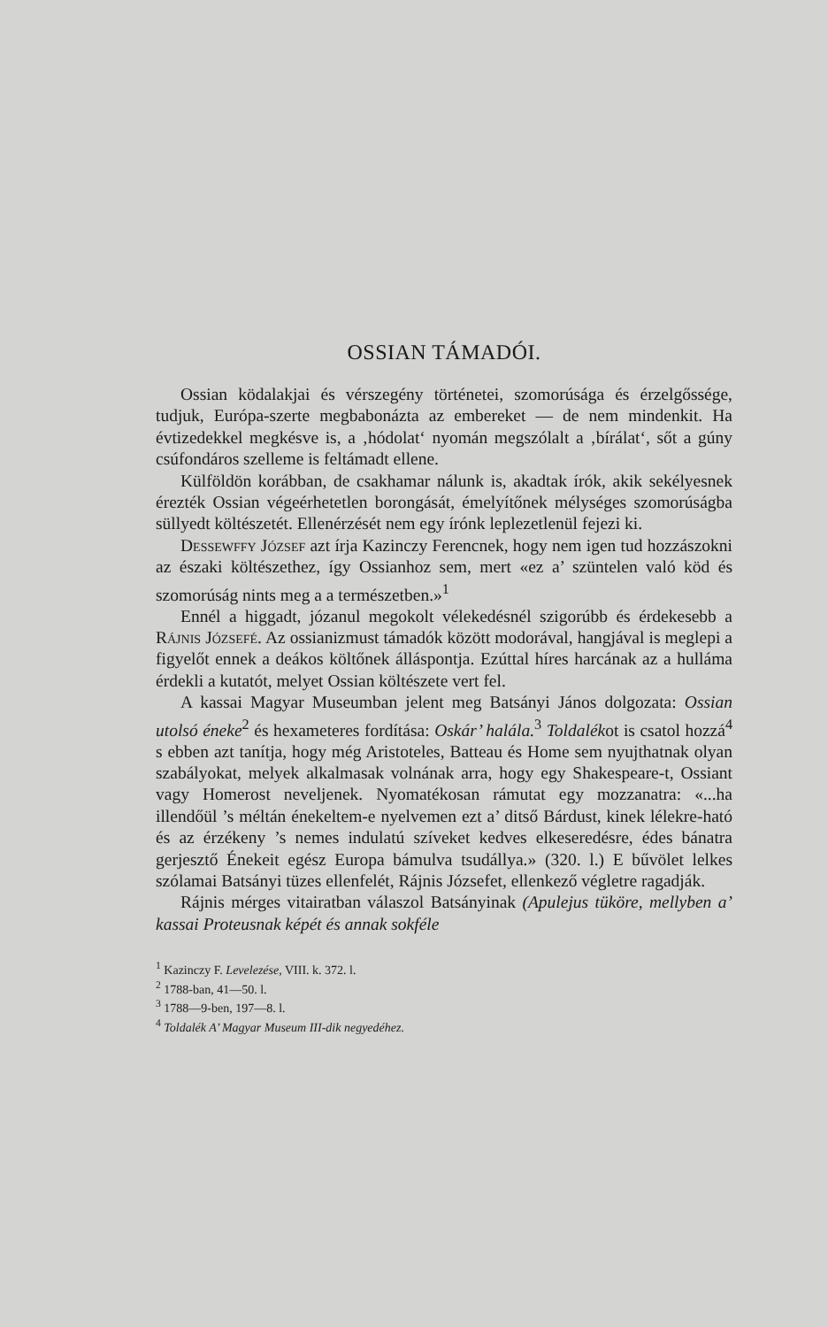OSSIAN TÁMADÓI.
Ossian ködalakjai és vérszegény történetei, szomorúsága és érzelgőssége, tudjuk, Európa-szerte megbabonázta az embereket — de nem mindenkit. Ha évtizedekkel megkésve is, a ‚hódolat‘ nyomán megszólalt a ‚bírálat‘, sőt a gúny csúfondáros szelleme is feltámadt ellene.
Külföldön korábban, de csakhamar nálunk is, akadtak írók, akik sekélyesnek érezték Ossian végeérhetetlen borongását, émelyítőnek mélységes szomorúságba süllyedt költészetét. Ellenérzését nem egy írónk leplezetlenül fejezi ki.
Dessewffy József azt írja Kazinczy Ferencnek, hogy nem igen tud hozzászokni az északi költészethez, így Ossianhoz sem, mert «ez a’ szüntelen való köd és szomorúság nints meg a a természetben.»<sup>1</sup>
Ennél a higgadt, józanul megokolt vélekedésnél szigorúbb és érdekesebb a Rájnis Józsefé. Az ossianizmust támadók között modorával, hangjával is meglepi a figyelőt ennek a deákos költőnek álláspontja. Ezúttal híres harcának az a hulláma érdekli a kutatót, melyet Ossian költészete vert fel.
A kassai Magyar Museumban jelent meg Batsányi János dolgozata: Ossian utolsó éneke<sup>2</sup> és hexameteres fordítása: Oskár’ halála.<sup>3</sup> Toldalékot is csatol hozzá<sup>4</sup> s ebben azt tanítja, hogy még Aristoteles, Batteau és Home sem nyujthatnak olyan szabályokat, melyek alkalmasak volnának arra, hogy egy Shakespeare-t, Ossiant vagy Homerost neveljenek. Nyomatékosan rámutat egy mozzanatra: «...ha illendőül ’s méltán énekeltem-e nyelvemen ezt a’ ditső Bárdust, kinek lélekre-ható és az érzékeny ’s nemes indulatú szíveket kedves elkeseredésre, édes bánatra gerjesztő Énekeit egész Europa bámulva tsudállya.» (320. l.) E bűvölet lelkes szólamai Batsányi tüzes ellenfelét, Rájnis Józsefet, ellenkező végletre ragadják.
Rájnis mérges vitairatban válaszol Batsányinak (Apulejus tüköre, mellyben a’ kassai Proteusnak képét és annak sokféle
<sup>1</sup> Kazinczy F. Levelezése, VIII. k. 372. l.
<sup>2</sup> 1788-ban, 41—50. l.
<sup>3</sup> 1788—9-ben, 197—8. l.
<sup>4</sup> Toldalék A’ Magyar Museum III-dik negyedéhez.